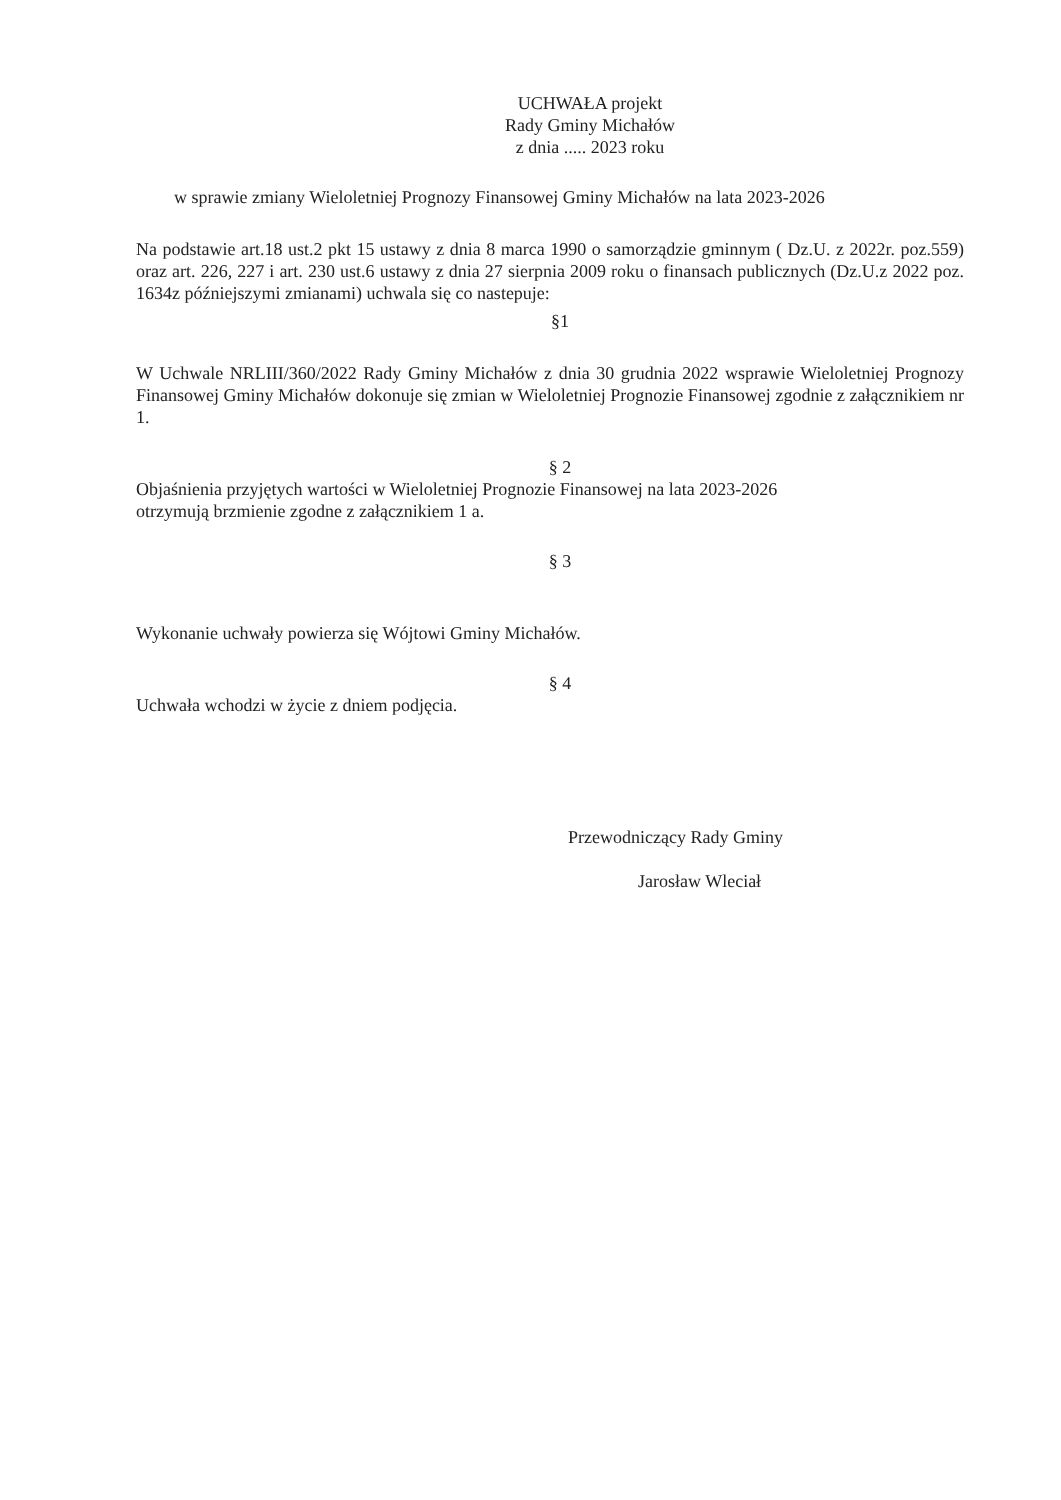UCHWAŁA projekt
Rady Gminy Michałów
z dnia ..... 2023 roku
w sprawie zmiany Wieloletniej Prognozy Finansowej Gminy Michałów na lata 2023-2026
Na podstawie art.18 ust.2 pkt 15 ustawy z dnia 8 marca 1990 o samorządzie gminnym ( Dz.U. z 2022r. poz.559) oraz art. 226, 227 i art. 230 ust.6 ustawy z dnia 27 sierpnia 2009 roku o finansach publicznych (Dz.U.z 2022 poz. 1634z późniejszymi zmianami) uchwala się co nastepuje:
§1
W Uchwale NRLIII/360/2022 Rady Gminy Michałów z dnia 30 grudnia 2022 wsprawie Wieloletniej Prognozy Finansowej Gminy Michałów dokonuje się zmian w Wieloletniej Prognozie Finansowej zgodnie z załącznikiem nr 1.
§ 2
Objaśnienia przyjętych wartości w Wieloletniej Prognozie Finansowej na lata 2023-2026
otrzymują brzmienie zgodne z załącznikiem 1 a.
§ 3
Wykonanie uchwały powierza się Wójtowi Gminy Michałów.
§ 4
Uchwała wchodzi w życie z dniem podjęcia.
Przewodniczący Rady Gminy
Jarosław Wleciał